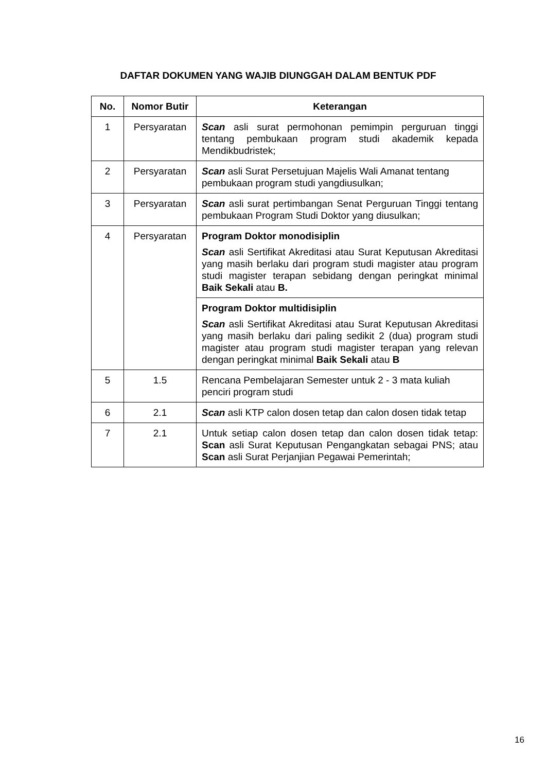DAFTAR DOKUMEN YANG WAJIB DIUNGGAH DALAM BENTUK PDF
| No. | Nomor Butir | Keterangan |
| --- | --- | --- |
| 1 | Persyaratan | Scan asli surat permohonan pemimpin perguruan tinggi tentang pembukaan program studi akademik kepada Mendikbudristek; |
| 2 | Persyaratan | Scan asli Surat Persetujuan Majelis Wali Amanat tentang pembukaan program studi yangdiusulkan; |
| 3 | Persyaratan | Scan asli surat pertimbangan Senat Perguruan Tinggi tentang pembukaan Program Studi Doktor yang diusulkan; |
| 4 | Persyaratan | Program Doktor monodisiplin Scan asli Sertifikat Akreditasi atau Surat Keputusan Akreditasi yang masih berlaku dari program studi magister atau program studi magister terapan sebidang dengan peringkat minimal Baik Sekali atau B. |
| | | Program Doktor multidisiplin Scan asli Sertifikat Akreditasi atau Surat Keputusan Akreditasi yang masih berlaku dari paling sedikit 2 (dua) program studi magister atau program studi magister terapan yang relevan dengan peringkat minimal Baik Sekali atau B |
| 5 | 1.5 | Rencana Pembelajaran Semester untuk 2 - 3 mata kuliah penciri program studi |
| 6 | 2.1 | Scan asli KTP calon dosen tetap dan calon dosen tidak tetap |
| 7 | 2.1 | Untuk setiap calon dosen tetap dan calon dosen tidak tetap: Scan asli Surat Keputusan Pengangkatan sebagai PNS; atau Scan asli Surat Perjanjian Pegawai Pemerintah; |
16